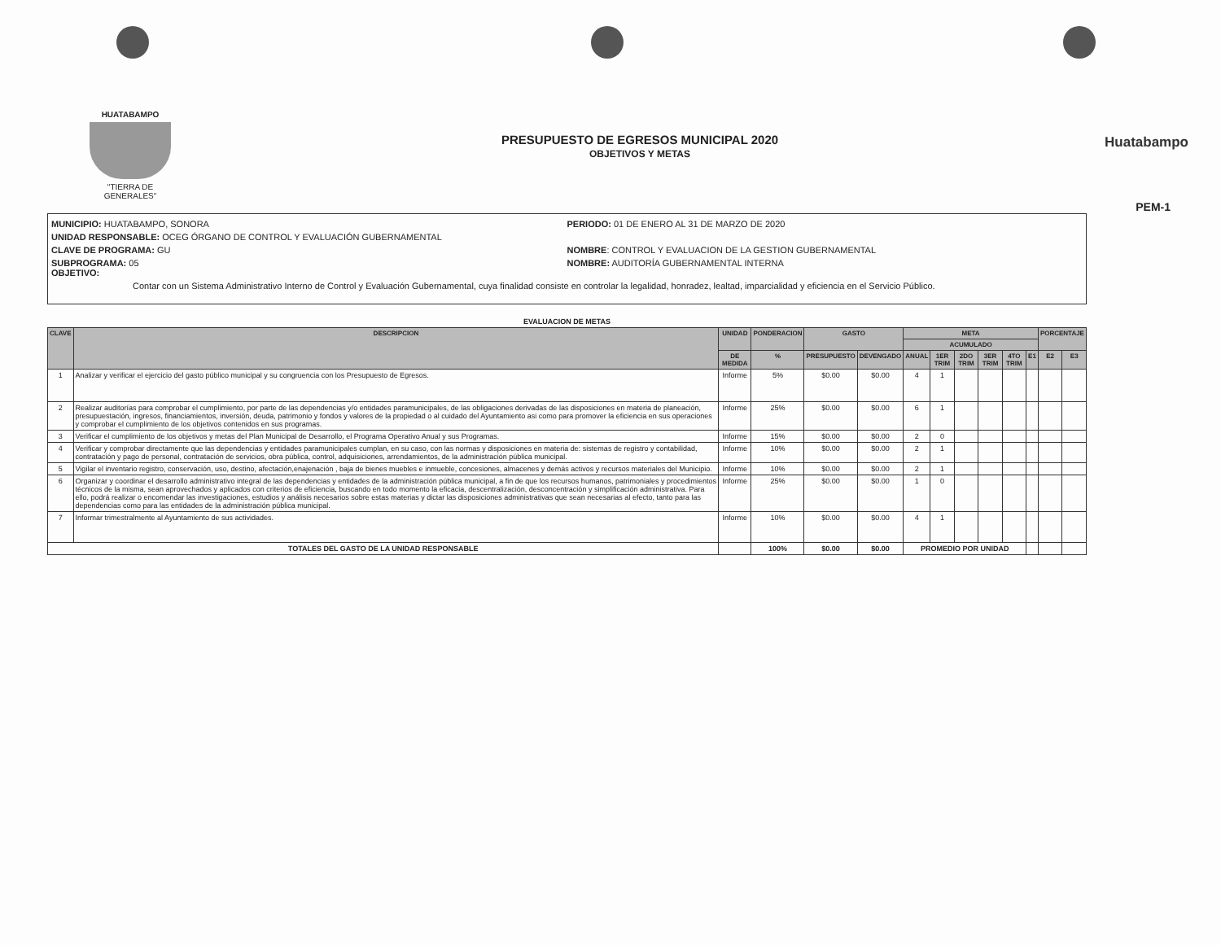HUATABAMPO
"TIERRA DE GENERALES"
PRESUPUESTO DE EGRESOS MUNICIPAL 2020
OBJETIVOS Y METAS
Huatabampo
PEM-1
MUNICIPIO: HUATABAMPO, SONORA PERIODO: 01 DE ENERO AL 31 DE MARZO DE 2020
UNIDAD RESPONSABLE: OCEG ÓRGANO DE CONTROL Y EVALUACIÓN GUBERNAMENTAL
CLAVE DE PROGRAMA: GU NOMBRE: CONTROL Y EVALUACION DE LA GESTION GUBERNAMENTAL
SUBPROGRAMA: 05
OBJETIVO:
NOMBRE: AUDITORÍA GUBERNAMENTAL INTERNA
Contar con un Sistema Administrativo Interno de Control y Evaluación Gubernamental, cuya finalidad consiste en controlar la legalidad, honradez, lealtad, imparcialidad y eficiencia en el Servicio Público.
| EVALUACION DE METAS | | | | | | | | | | | | | |
| CLAVE | DESCRIPCION | UNIDAD | PONDERACION | GASTO | | META | | | | | | PORCENTAJE | |
| | | | | | | ACUMULADO | | | | | | | |
| | | DE MEDIDA | % | PRESUPUESTO | DEVENGADO | ANUAL | 1ER TRIM | 2DO TRIM | 3ER TRIM | 4TO TRIM | E1 | E2 | E3 |
| 1 | Analizar y verificar el ejercicio del gasto público municipal y su congruencia con los Presupuesto de Egresos. | Informe | 5% | $0.00 | $0.00 | 4 | 1 | | | | | | |
| 2 | Realizar auditorías para comprobar el cumplimiento, por parte de las dependencias y/o entidades paramunicipales, de las obligaciones derivadas de las disposiciones en materia de planeación, presupuestación, ingresos, financiamientos, inversión, deuda, patrimonio y fondos y valores de la propiedad o al cuidado del Ayuntamiento asi como para promover la eficiencia en sus operaciones y comprobar el cumplimiento de los objetivos contenidos en sus programas. | Informe | 25% | $0.00 | $0.00 | 6 | 1 | | | | | | |
| 3 | Verificar el cumplimiento de los objetivos y metas del Plan Municipal de Desarrollo, el Programa Operativo Anual y sus Programas. | Informe | 15% | $0.00 | $0.00 | 2 | 0 | | | | | | |
| 4 | Verificar y comprobar directamente que las dependencias y entidades paramunicipales cumplan, en su caso, con las normas y disposiciones en materia de: sistemas de registro y contabilidad, contratación y pago de personal, contratación de servicios, obra pública, control, adquisiciones, arrendamientos, de la administración pública municipal. | Informe | 10% | $0.00 | $0.00 | 2 | 1 | | | | | | |
| 5 | Vigilar el inventario registro, conservación, uso, destino, afectación,enajenación , baja de bienes muebles e inmueble, concesiones, almacenes y demás activos y recursos materiales del Municipio. | Informe | 10% | $0.00 | $0.00 | 2 | 1 | | | | | | |
| 6 | Organizar y coordinar el desarrollo administrativo integral de las dependencias y entidades de la administración pública municipal, a fin de que los recursos humanos, patrimoniales y procedimientos técnicos de la misma, sean aprovechados y aplicados con criterios de eficiencia, buscando en todo momento la eficacia, descentralización, desconcentración y simplificación administrativa. Para ello, podrá realizar o encomendar las investigaciones, estudios y análisis necesarios sobre estas materias y dictar las disposiciones administrativas que sean necesarias al efecto, tanto para las dependencias como para las entidades de la administración pública municipal. | Informe | 25% | $0.00 | $0.00 | 1 | 0 | | | | | | |
| 7 | Informar trimestralmente al Ayuntamiento de sus actividades. | Informe | 10% | $0.00 | $0.00 | 4 | 1 | | | | | | |
| TOTALES DEL GASTO DE LA UNIDAD RESPONSABLE | | | 100% | $0.00 | $0.00 | PROMEDIO POR UNIDAD | | | | | | | |